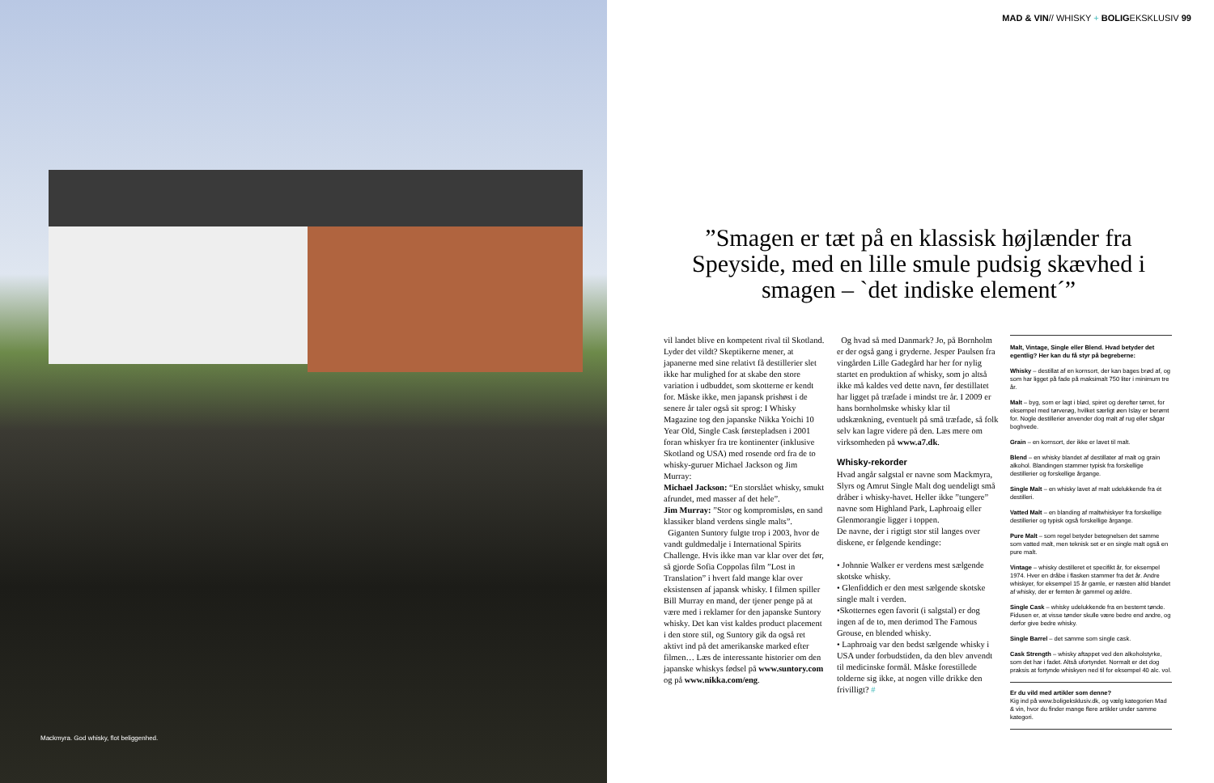Mackmyra. God whisky, flot beliggenhed.
MAD & VIN// WHISKY + BOLIGEKSKLUSIV 99
”Smagen er tæt på en klassisk højlænder fra Speyside, med en lille smule pudsig skævhed i smagen – `det indiske element´”
vil landet blive en kompetent rival til Skotland. Lyder det vildt? Skeptikerne mener, at japanerne med sine relativt få destillerier slet ikke har mulighed for at skabe den store variation i udbuddet, som skotterne er kendt for. Måske ikke, men japansk prishøst i de senere år taler også sit sprog: I Whisky Magazine tog den japanske Nikka Yoichi 10 Year Old, Single Cask førstepladsen i 2001 foran whiskyer fra tre kontinenter (inklusive Skotland og USA) med rosende ord fra de to whisky-guruer Michael Jackson og Jim Murray:
Michael Jackson: “En storslået whisky, smukt afrundet, med masser af det hele”.
Jim Murray: ”Stor og kompromisløs, en sand klassiker bland verdens single malts”.
Giganten Suntory fulgte trop i 2003, hvor de vandt guldmedalje i International Spirits Challenge. Hvis ikke man var klar over det før, så gjorde Sofia Coppolas film ”Lost in Translation” i hvert fald mange klar over eksistensen af japansk whisky. I filmen spiller Bill Murray en mand, der tjener penge på at være med i reklamer for den japanske Suntory whisky. Det kan vist kaldes product placement i den store stil, og Suntory gik da også ret aktivt ind på det amerikanske marked efter filmen… Læs de interessante historier om den japanske whiskys fødsel på www.suntory.com og på www.nikka.com/eng.
Og hvad så med Danmark? Jo, på Bornholm er der også gang i gryderne. Jesper Paulsen fra vingården Lille Gadegård har her for nylig startet en produktion af whisky, som jo altså ikke må kaldes ved dette navn, før destillatet har ligget på træfade i mindst tre år. I 2009 er hans bornholmske whisky klar til udskænkning, eventuelt på små træfade, så folk selv kan lagre videre på den. Læs mere om virksomheden på www.a7.dk.
Whisky-rekorder
Hvad angår salgstal er navne som Mackmyra, Slyrs og Amrut Single Malt dog uendeligt små dråber i whisky-havet. Heller ikke ”tungere” navne som Highland Park, Laphroaig eller Glenmorangie ligger i toppen.
De navne, der i rigtigt stor stil langes over diskene, er følgende kendinge:
• Johnnie Walker er verdens mest sælgende skotske whisky.
• Glenfiddich er den mest sælgende skotske single malt i verden.
•Skotternes egen favorit (i salgstal) er dog ingen af de to, men derimod The Famous Grouse, en blended whisky.
• Laphroaig var den bedst sælgende whisky i USA under forbudstiden, da den blev anvendt til medicinske formål. Måske forestillede tolderne sig ikke, at nogen ville drikke den frivilligt? #
Malt, Vintage, Single eller Blend. Hvad betyder det egentlig? Her kan du få styr på begreberne:
Whisky – destillat af en kornsort, der kan bages brød af, og som har ligget på fade på maksimalt 750 liter i minimum tre år.
Malt – byg, som er lagt i blød, spiret og derefter tørret, for eksempel med tørverøg, hvilket særligt øen Islay er berømt for. Nogle destillerier anvender dog malt af rug eller sågar boghvede.
Grain – en kornsort, der ikke er lavet til malt.
Blend – en whisky blandet af destillater af malt og grain alkohol. Blandingen stammer typisk fra forskellige destillerier og forskellige årgange.
Single Malt – en whisky lavet af malt udelukkende fra ét destilleri.
Vatted Malt – en blanding af maltwhiskyer fra forskellige destillerier og typisk også forskellige årgange.
Pure Malt – som regel betyder betegnelsen det samme som vatted malt, men teknisk set er en single malt også en pure malt.
Vintage – whisky destilleret et specifikt år, for eksempel 1974. Hver en dråbe i flasken stammer fra det år. Andre whiskyer, for eksempel 15 år gamle, er næsten altid blandet af whisky, der er femten år gammel og ældre.
Single Cask – whisky udelukkende fra en bestemt tønde. Fidusen er, at visse tønder skulle være bedre end andre, og derfor give bedre whisky.
Single Barrel – det samme som single cask.
Cask Strength – whisky aftappet ved den alkoholstyrke, som det har i fadet. Altså ufortyndet. Normalt er det dog praksis at fortynde whiskyen ned til for eksempel 40 alc. vol.
Er du vild med artikler som denne?
Kig ind på www.boligeksklusiv.dk, og vælg kategorien Mad & vin, hvor du finder mange flere artikler under samme kategori.